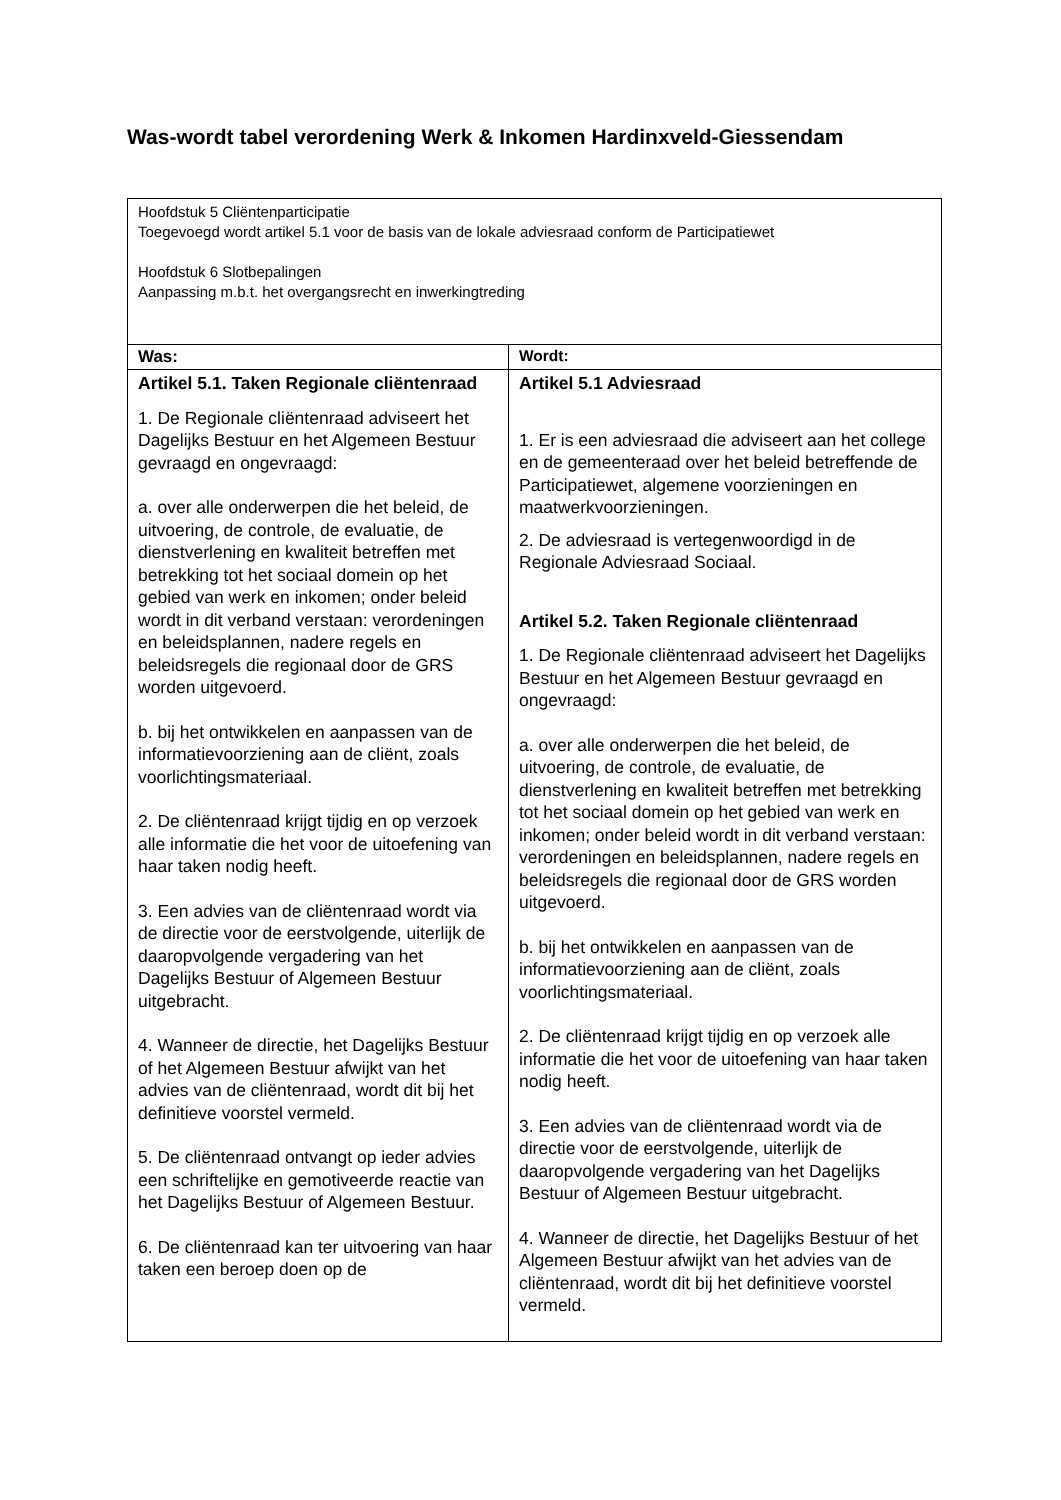Was-wordt tabel verordening Werk & Inkomen Hardinxveld-Giessendam
| Hoofdstuk 5 Cliëntenparticipatie Toegevoegd wordt artikel 5.1 voor de basis van de lokale adviesraad conform de Participatiewet Hoofdstuk 6 Slotbepalingen Aanpassing m.b.t. het overgangsrecht en inwerkingtreding | |
| Was: | Wordt: |
| Artikel 5.1. Taken Regionale cliëntenraad 1. De Regionale cliëntenraad adviseert het Dagelijks Bestuur en het Algemeen Bestuur gevraagd en ongevraagd: a. over alle onderwerpen die het beleid, de uitvoering, de controle, de evaluatie, de dienstverlening en kwaliteit betreffen met betrekking tot het sociaal domein op het gebied van werk en inkomen; onder beleid wordt in dit verband verstaan: verordeningen en beleidsplannen, nadere regels en beleidsregels die regionaal door de GRS worden uitgevoerd. b. bij het ontwikkelen en aanpassen van de informatievoorziening aan de cliënt, zoals voorlichtingsmateriaal. 2. De cliëntenraad krijgt tijdig en op verzoek alle informatie die het voor de uitoefening van haar taken nodig heeft. 3. Een advies van de cliëntenraad wordt via de directie voor de eerstvolgende, uiterlijk de daaropvolgende vergadering van het Dagelijks Bestuur of Algemeen Bestuur uitgebracht. 4. Wanneer de directie, het Dagelijks Bestuur of het Algemeen Bestuur afwijkt van het advies van de cliëntenraad, wordt dit bij het definitieve voorstel vermeld. 5. De cliëntenraad ontvangt op ieder advies een schriftelijke en gemotiveerde reactie van het Dagelijks Bestuur of Algemeen Bestuur. 6. De cliëntenraad kan ter uitvoering van haar taken een beroep doen op de | Artikel 5.1 Adviesraad 1. Er is een adviesraad die adviseert aan het college en de gemeenteraad over het beleid betreffende de Participatiewet, algemene voorzieningen en maatwerkvoorzieningen. 2. De adviesraad is vertegenwoordigd in de Regionale Adviesraad Sociaal. Artikel 5.2. Taken Regionale cliëntenraad 1. De Regionale cliëntenraad adviseert het Dagelijks Bestuur en het Algemeen Bestuur gevraagd en ongevraagd: a. over alle onderwerpen die het beleid, de uitvoering, de controle, de evaluatie, de dienstverlening en kwaliteit betreffen met betrekking tot het sociaal domein op het gebied van werk en inkomen; onder beleid wordt in dit verband verstaan: verordeningen en beleidsplannen, nadere regels en beleidsregels die regionaal door de GRS worden uitgevoerd. b. bij het ontwikkelen en aanpassen van de informatievoorziening aan de cliënt, zoals voorlichtingsmateriaal. 2. De cliëntenraad krijgt tijdig en op verzoek alle informatie die het voor de uitoefening van haar taken nodig heeft. 3. Een advies van de cliëntenraad wordt via de directie voor de eerstvolgende, uiterlijk de daaropvolgende vergadering van het Dagelijks Bestuur of Algemeen Bestuur uitgebracht. 4. Wanneer de directie, het Dagelijks Bestuur of het Algemeen Bestuur afwijkt van het advies van de cliëntenraad, wordt dit bij het definitieve voorstel vermeld. |